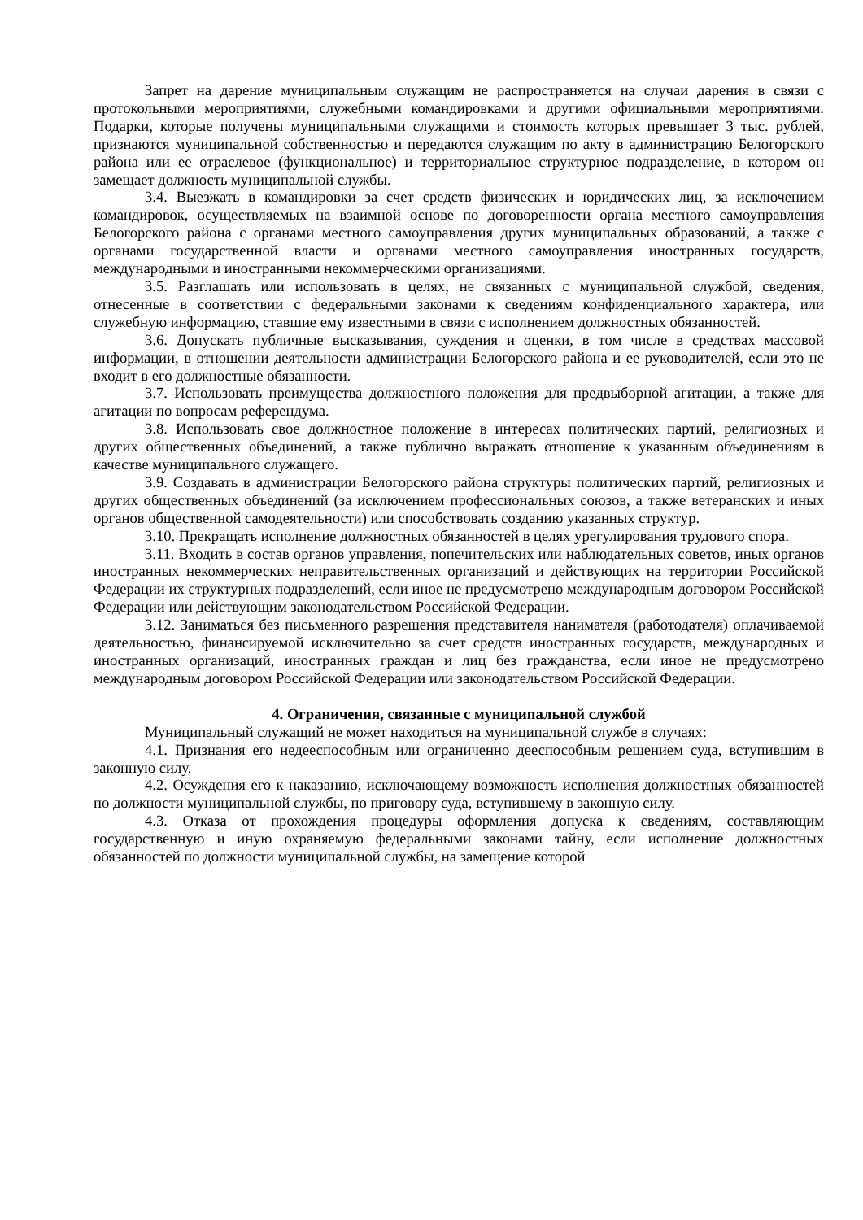Запрет на дарение муниципальным служащим не распространяется на случаи дарения в связи с протокольными мероприятиями, служебными командировками и другими официальными мероприятиями. Подарки, которые получены муниципальными служащими и стоимость которых превышает 3 тыс. рублей, признаются муниципальной собственностью и передаются служащим по акту в администрацию Белогорского района или ее отраслевое (функциональное) и территориальное структурное подразделение, в котором он замещает должность муниципальной службы.
3.4. Выезжать в командировки за счет средств физических и юридических лиц, за исключением командировок, осуществляемых на взаимной основе по договоренности органа местного самоуправления Белогорского района с органами местного самоуправления других муниципальных образований, а также с органами государственной власти и органами местного самоуправления иностранных государств, международными и иностранными некоммерческими организациями.
3.5. Разглашать или использовать в целях, не связанных с муниципальной службой, сведения, отнесенные в соответствии с федеральными законами к сведениям конфиденциального характера, или служебную информацию, ставшие ему известными в связи с исполнением должностных обязанностей.
3.6. Допускать публичные высказывания, суждения и оценки, в том числе в средствах массовой информации, в отношении деятельности администрации Белогорского района и ее руководителей, если это не входит в его должностные обязанности.
3.7. Использовать преимущества должностного положения для предвыборной агитации, а также для агитации по вопросам референдума.
3.8. Использовать свое должностное положение в интересах политических партий, религиозных и других общественных объединений, а также публично выражать отношение к указанным объединениям в качестве муниципального служащего.
3.9. Создавать в администрации Белогорского района структуры политических партий, религиозных и других общественных объединений (за исключением профессиональных союзов, а также ветеранских и иных органов общественной самодеятельности) или способствовать созданию указанных структур.
3.10. Прекращать исполнение должностных обязанностей в целях урегулирования трудового спора.
3.11. Входить в состав органов управления, попечительских или наблюдательных советов, иных органов иностранных некоммерческих неправительственных организаций и действующих на территории Российской Федерации их структурных подразделений, если иное не предусмотрено международным договором Российской Федерации или действующим законодательством Российской Федерации.
3.12. Заниматься без письменного разрешения представителя нанимателя (работодателя) оплачиваемой деятельностью, финансируемой исключительно за счет средств иностранных государств, международных и иностранных организаций, иностранных граждан и лиц без гражданства, если иное не предусмотрено международным договором Российской Федерации или законодательством Российской Федерации.
4. Ограничения, связанные с муниципальной службой
Муниципальный служащий не может находиться на муниципальной службе в случаях:
4.1. Признания его недееспособным или ограниченно дееспособным решением суда, вступившим в законную силу.
4.2. Осуждения его к наказанию, исключающему возможность исполнения должностных обязанностей по должности муниципальной службы, по приговору суда, вступившему в законную силу.
4.3. Отказа от прохождения процедуры оформления допуска к сведениям, составляющим государственную и иную охраняемую федеральными законами тайну, если исполнение должностных обязанностей по должности муниципальной службы, на замещение которой